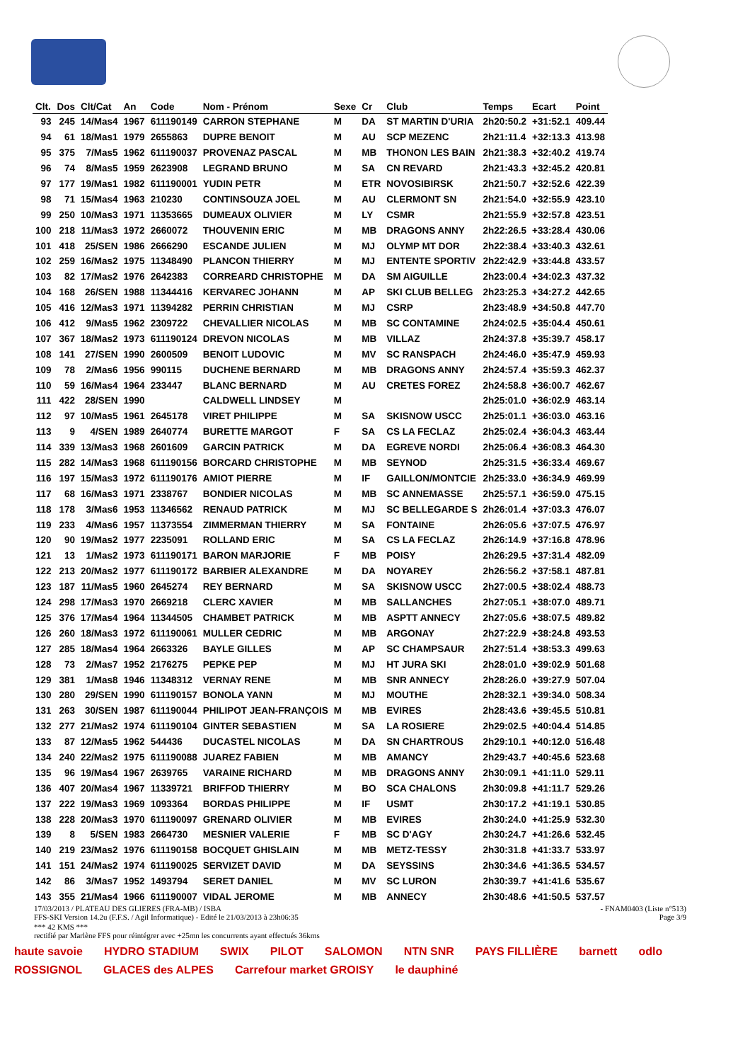| Clt. | Dos | Clt/Cat | An | Code | Nom - Prénom | Sexe | Cr | Club | Temps | Ecart | Point |
| --- | --- | --- | --- | --- | --- | --- | --- | --- | --- | --- | --- |
| 93 | 245 | 14/Mas4 | 1967 | 611190149 | CARRON STEPHANE | M | DA | ST MARTIN D'URIA | 2h20:50.2 | +31:52.1 | 409.44 |
| 94 | 61 | 18/Mas1 | 1979 | 2655863 | DUPRE BENOIT | M | AU | SCP MEZENC | 2h21:11.4 | +32:13.3 | 413.98 |
| 95 | 375 | 7/Mas5 | 1962 | 611190037 | PROVENAZ PASCAL | M | MB | THONON LES BAIN | 2h21:38.3 | +32:40.2 | 419.74 |
| 96 | 74 | 8/Mas5 | 1959 | 2623908 | LEGRAND BRUNO | M | SA | CN REVARD | 2h21:43.3 | +32:45.2 | 420.81 |
| 97 | 177 | 19/Mas1 | 1982 | 611190001 | YUDIN PETR | M | ETR | NOVOSIBIRSK | 2h21:50.7 | +32:52.6 | 422.39 |
| 98 | 71 | 15/Mas4 | 1963 | 210230 | CONTINSOUZA JOEL | M | AU | CLERMONT SN | 2h21:54.0 | +32:55.9 | 423.10 |
| 99 | 250 | 10/Mas3 | 1971 | 11353665 | DUMEAUX OLIVIER | M | LY | CSMR | 2h21:55.9 | +32:57.8 | 423.51 |
| 100 | 218 | 11/Mas3 | 1972 | 2660072 | THOUVENIN ERIC | M | MB | DRAGONS ANNY | 2h22:26.5 | +33:28.4 | 430.06 |
| 101 | 418 | 25/SEN | 1986 | 2666290 | ESCANDE JULIEN | M | MJ | OLYMP MT DOR | 2h22:38.4 | +33:40.3 | 432.61 |
| 102 | 259 | 16/Mas2 | 1975 | 11348490 | PLANCON THIERRY | M | MJ | ENTENTE SPORTIV | 2h22:42.9 | +33:44.8 | 433.57 |
| 103 | 82 | 17/Mas2 | 1976 | 2642383 | CORREARD CHRISTOPHE | M | DA | SM AIGUILLE | 2h23:00.4 | +34:02.3 | 437.32 |
| 104 | 168 | 26/SEN | 1988 | 11344416 | KERVAREC JOHANN | M | AP | SKI CLUB BELLEG | 2h23:25.3 | +34:27.2 | 442.65 |
| 105 | 416 | 12/Mas3 | 1971 | 11394282 | PERRIN CHRISTIAN | M | MJ | CSRP | 2h23:48.9 | +34:50.8 | 447.70 |
| 106 | 412 | 9/Mas5 | 1962 | 2309722 | CHEVALLIER NICOLAS | M | MB | SC CONTAMINE | 2h24:02.5 | +35:04.4 | 450.61 |
| 107 | 367 | 18/Mas2 | 1973 | 611190124 | DREVON NICOLAS | M | MB | VILLAZ | 2h24:37.8 | +35:39.7 | 458.17 |
| 108 | 141 | 27/SEN | 1990 | 2600509 | BENOIT LUDOVIC | M | MV | SC RANSPACH | 2h24:46.0 | +35:47.9 | 459.93 |
| 109 | 78 | 2/Mas6 | 1956 | 990115 | DUCHENE BERNARD | M | MB | DRAGONS ANNY | 2h24:57.4 | +35:59.3 | 462.37 |
| 110 | 59 | 16/Mas4 | 1964 | 233447 | BLANC BERNARD | M | AU | CRETES FOREZ | 2h24:58.8 | +36:00.7 | 462.67 |
| 111 | 422 | 28/SEN | 1990 | | CALDWELL LINDSEY | M | | | 2h25:01.0 | +36:02.9 | 463.14 |
| 112 | 97 | 10/Mas5 | 1961 | 2645178 | VIRET PHILIPPE | M | SA | SKISNOW USCC | 2h25:01.1 | +36:03.0 | 463.16 |
| 113 | 9 | 4/SEN | 1989 | 2640774 | BURETTE MARGOT | F | SA | CS LA FECLAZ | 2h25:02.4 | +36:04.3 | 463.44 |
| 114 | 339 | 13/Mas3 | 1968 | 2601609 | GARCIN PATRICK | M | DA | EGREVE NORDI | 2h25:06.4 | +36:08.3 | 464.30 |
| 115 | 282 | 14/Mas3 | 1968 | 611190156 | BORCARD CHRISTOPHE | M | MB | SEYNOD | 2h25:31.5 | +36:33.4 | 469.67 |
| 116 | 197 | 15/Mas3 | 1972 | 611190176 | AMIOT PIERRE | M | IF | GAILLON/MONTCIE | 2h25:33.0 | +36:34.9 | 469.99 |
| 117 | 68 | 16/Mas3 | 1971 | 2338767 | BONDIER NICOLAS | M | MB | SC ANNEMASSE | 2h25:57.1 | +36:59.0 | 475.15 |
| 118 | 178 | 3/Mas6 | 1953 | 11346562 | RENAUD PATRICK | M | MJ | SC BELLEGARDE S | 2h26:01.4 | +37:03.3 | 476.07 |
| 119 | 233 | 4/Mas6 | 1957 | 11373554 | ZIMMERMAN THIERRY | M | SA | FONTAINE | 2h26:05.6 | +37:07.5 | 476.97 |
| 120 | 90 | 19/Mas2 | 1977 | 2235091 | ROLLAND ERIC | M | SA | CS LA FECLAZ | 2h26:14.9 | +37:16.8 | 478.96 |
| 121 | 13 | 1/Mas2 | 1973 | 611190171 | BARON MARJORIE | F | MB | POISY | 2h26:29.5 | +37:31.4 | 482.09 |
| 122 | 213 | 20/Mas2 | 1977 | 611190172 | BARBIER ALEXANDRE | M | DA | NOYAREY | 2h26:56.2 | +37:58.1 | 487.81 |
| 123 | 187 | 11/Mas5 | 1960 | 2645274 | REY BERNARD | M | SA | SKISNOW USCC | 2h27:00.5 | +38:02.4 | 488.73 |
| 124 | 298 | 17/Mas3 | 1970 | 2669218 | CLERC XAVIER | M | MB | SALLANCHES | 2h27:05.1 | +38:07.0 | 489.71 |
| 125 | 376 | 17/Mas4 | 1964 | 11344505 | CHAMBET PATRICK | M | MB | ASPTT ANNECY | 2h27:05.6 | +38:07.5 | 489.82 |
| 126 | 260 | 18/Mas3 | 1972 | 611190061 | MULLER CEDRIC | M | MB | ARGONAY | 2h27:22.9 | +38:24.8 | 493.53 |
| 127 | 285 | 18/Mas4 | 1964 | 2663326 | BAYLE GILLES | M | AP | SC CHAMPSAUR | 2h27:51.4 | +38:53.3 | 499.63 |
| 128 | 73 | 2/Mas7 | 1952 | 2176275 | PEPKE PEP | M | MJ | HT JURA SKI | 2h28:01.0 | +39:02.9 | 501.68 |
| 129 | 381 | 1/Mas8 | 1946 | 11348312 | VERNAY RENE | M | MB | SNR ANNECY | 2h28:26.0 | +39:27.9 | 507.04 |
| 130 | 280 | 29/SEN | 1990 | 611190157 | BONOLA YANN | M | MJ | MOUTHE | 2h28:32.1 | +39:34.0 | 508.34 |
| 131 | 263 | 30/SEN | 1987 | 611190044 | PHILIPOT JEAN-FRANÇOIS | M | MB | EVIRES | 2h28:43.6 | +39:45.5 | 510.81 |
| 132 | 277 | 21/Mas2 | 1974 | 611190104 | GINTER SEBASTIEN | M | SA | LA ROSIERE | 2h29:02.5 | +40:04.4 | 514.85 |
| 133 | 87 | 12/Mas5 | 1962 | 544436 | DUCASTEL NICOLAS | M | DA | SN CHARTROUS | 2h29:10.1 | +40:12.0 | 516.48 |
| 134 | 240 | 22/Mas2 | 1975 | 611190088 | JUAREZ FABIEN | M | MB | AMANCY | 2h29:43.7 | +40:45.6 | 523.68 |
| 135 | 96 | 19/Mas4 | 1967 | 2639765 | VARAINE RICHARD | M | MB | DRAGONS ANNY | 2h30:09.1 | +41:11.0 | 529.11 |
| 136 | 407 | 20/Mas4 | 1967 | 11339721 | BRIFFOD THIERRY | M | BO | SCA CHALONS | 2h30:09.8 | +41:11.7 | 529.26 |
| 137 | 222 | 19/Mas3 | 1969 | 1093364 | BORDAS PHILIPPE | M | IF | USMT | 2h30:17.2 | +41:19.1 | 530.85 |
| 138 | 228 | 20/Mas3 | 1970 | 611190097 | GRENARD OLIVIER | M | MB | EVIRES | 2h30:24.0 | +41:25.9 | 532.30 |
| 139 | 8 | 5/SEN | 1983 | 2664730 | MESNIER VALERIE | F | MB | SC D'AGY | 2h30:24.7 | +41:26.6 | 532.45 |
| 140 | 219 | 23/Mas2 | 1976 | 611190158 | BOCQUET GHISLAIN | M | MB | METZ-TESSY | 2h30:31.8 | +41:33.7 | 533.97 |
| 141 | 151 | 24/Mas2 | 1974 | 611190025 | SERVIZET DAVID | M | DA | SEYSSINS | 2h30:34.6 | +41:36.5 | 534.57 |
| 142 | 86 | 3/Mas7 | 1952 | 1493794 | SERET DANIEL | M | MV | SC LURON | 2h30:39.7 | +41:41.6 | 535.67 |
| 143 | 355 | 21/Mas4 | 1966 | 611190007 | VIDAL JEROME | M | MB | ANNECY | 2h30:48.6 | +41:50.5 | 537.57 |
17/03/2013 / PLATEAU DES GLIERES (FRA-MB) / ISBA - FNAM0403 (Liste n°513)
FFS-SKI Version 14.2u (F.F.S. / Agil Informatique) - Edité le 21/03/2013 à 23h06:35 Page 3/9
*** 42 KMS ***
rectifié par Marlène FFS pour réintégrer avec +25mn les concurrents ayant effectués 36kms
haute savoie HYDRO STADIUM SWIX PILOT SALOMON NTN SNR PAYS FILLIÈRE barnett odlo ROSSIGNOL GLACES des ALPES Carrefour market GROISY le dauphiné